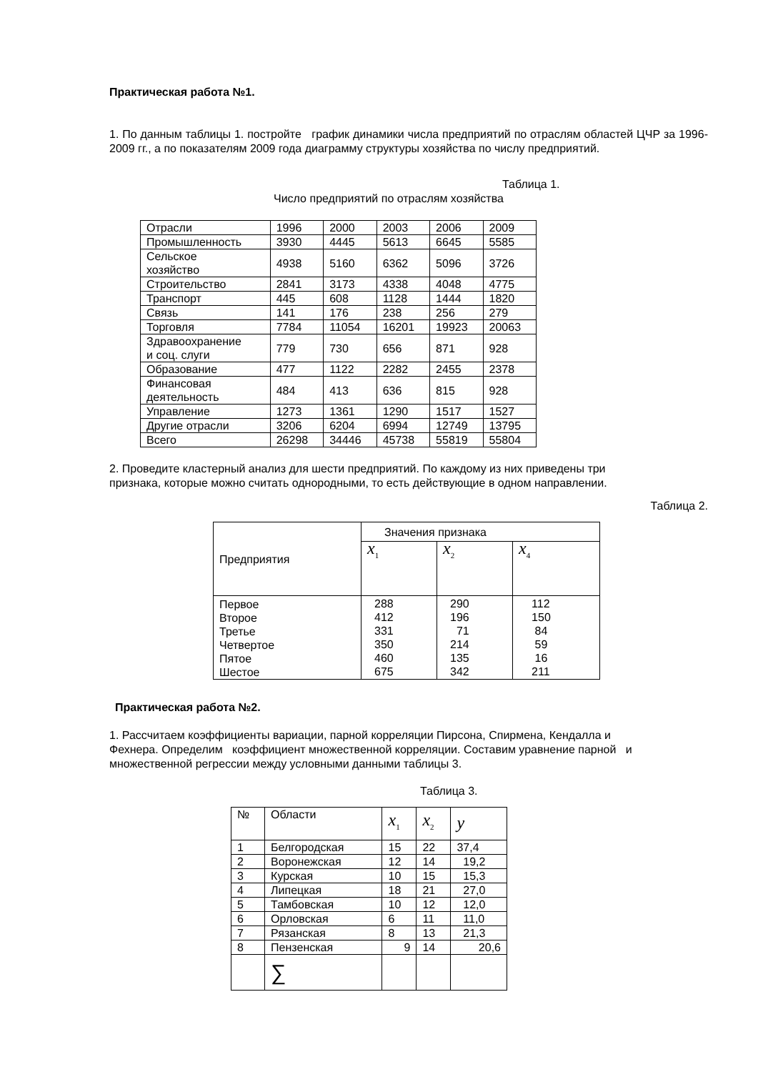Практическая работа №1.
1. По данным таблицы 1. постройте график динамики числа предприятий по отраслям областей ЦЧР за 1996-2009 гг., а по показателям 2009 года диаграмму структуры хозяйства по числу предприятий.
Таблица 1.
Число предприятий по отраслям хозяйства
| Отрасли | 1996 | 2000 | 2003 | 2006 | 2009 |
| Промышленность | 3930 | 4445 | 5613 | 6645 | 5585 |
| Сельское хозяйство | 4938 | 5160 | 6362 | 5096 | 3726 |
| Строительство | 2841 | 3173 | 4338 | 4048 | 4775 |
| Транспорт | 445 | 608 | 1128 | 1444 | 1820 |
| Связь | 141 | 176 | 238 | 256 | 279 |
| Торговля | 7784 | 11054 | 16201 | 19923 | 20063 |
| Здравоохранение и соц. слуги | 779 | 730 | 656 | 871 | 928 |
| Образование | 477 | 1122 | 2282 | 2455 | 2378 |
| Финансовая деятельность | 484 | 413 | 636 | 815 | 928 |
| Управление | 1273 | 1361 | 1290 | 1517 | 1527 |
| Другие отрасли | 3206 | 6204 | 6994 | 12749 | 13795 |
| Всего | 26298 | 34446 | 45738 | 55819 | 55804 |
2. Проведите кластерный анализ для шести предприятий. По каждому из них приведены три
признака, которые можно считать однородными, то есть действующие в одном направлении.
Таблица 2.
| Предприятия | Значения признака | | |
| | x<sub>1</sub> | x<sub>2</sub> | x<sub>4</sub> |
| Первое Второе Третье Четвертое Пятое Шестое | 288 412 331 350 460 675 | 290 196 71 214 135 342 | 112 150 84 59 16 211 |
Практическая работа №2.
1. Рассчитаем коэффициенты вариации, парной корреляции Пирсона, Спирмена, Кендалла и
Фехнера. Определим коэффициент множественной корреляции. Составим уравнение парной и
множественной регрессии между условными данными таблицы 3.
Таблица 3.
| № | Области | x<sub>1</sub> | x<sub>2</sub> | y |
| 1 | Белгородская | 15 | 22 | 37,4 |
| 2 | Воронежская | 12 | 14 | 19,2 |
| 3 | Курская | 10 | 15 | 15,3 |
| 4 | Липецкая | 18 | 21 | 27,0 |
| 5 | Тамбовская | 10 | 12 | 12,0 |
| 6 | Орловская | 6 | 11 | 11,0 |
| 7 | Рязанская | 8 | 13 | 21,3 |
| 8 | Пензенская | 9 | 14 | 20,6 |
| | ∑ | | | |